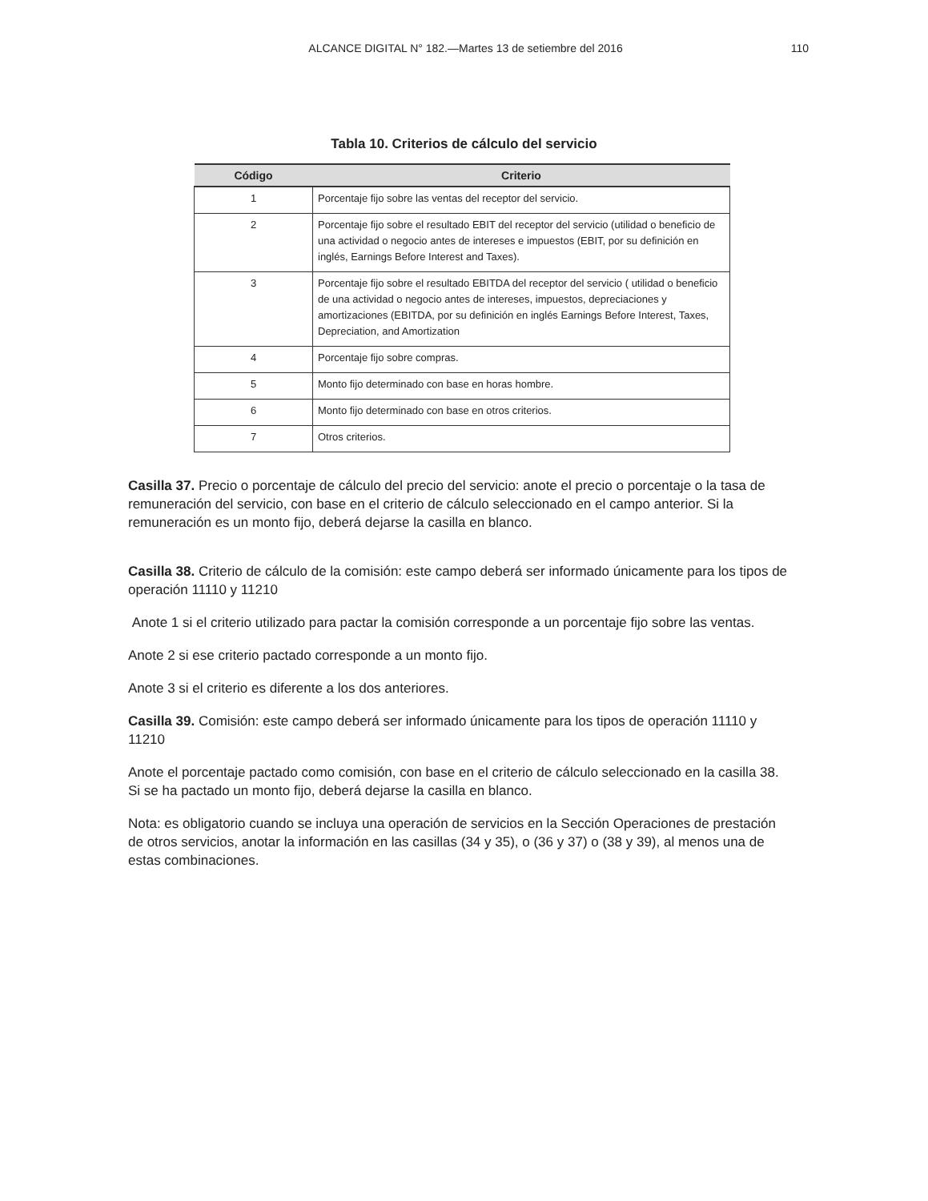ALCANCE DIGITAL N° 182.—Martes 13 de setiembre del 2016 110
Tabla 10. Criterios de cálculo del servicio
| Código | Criterio |
| --- | --- |
| 1 | Porcentaje fijo sobre las ventas del receptor del servicio. |
| 2 | Porcentaje fijo sobre el resultado EBIT del receptor del servicio (utilidad o beneficio de una actividad o negocio antes de intereses e impuestos (EBIT, por su definición en inglés, Earnings Before Interest and Taxes). |
| 3 | Porcentaje fijo sobre el resultado EBITDA del receptor del servicio ( utilidad o beneficio de una actividad o negocio antes de intereses, impuestos, depreciaciones y amortizaciones (EBITDA, por su definición en inglés Earnings Before Interest, Taxes, Depreciation, and Amortization |
| 4 | Porcentaje fijo sobre compras. |
| 5 | Monto fijo determinado con base en horas hombre. |
| 6 | Monto fijo determinado con base en otros criterios. |
| 7 | Otros criterios. |
Casilla 37. Precio o porcentaje de cálculo del precio del servicio: anote el precio o porcentaje o la tasa de remuneración del servicio, con base en el criterio de cálculo seleccionado en el campo anterior. Si la remuneración es un monto fijo, deberá dejarse la casilla en blanco.
Casilla 38. Criterio de cálculo de la comisión: este campo deberá ser informado únicamente para los tipos de operación 11110 y 11210
Anote 1 si el criterio utilizado para pactar la comisión corresponde a un porcentaje fijo sobre las ventas.
Anote 2 si ese criterio pactado corresponde a un monto fijo.
Anote 3 si el criterio es diferente a los dos anteriores.
Casilla 39. Comisión: este campo deberá ser informado únicamente para los tipos de operación 11110 y 11210
Anote el porcentaje pactado como comisión, con base en el criterio de cálculo seleccionado en la casilla 38. Si se ha pactado un monto fijo, deberá dejarse la casilla en blanco.
Nota: es obligatorio cuando se incluya una operación de servicios en la Sección Operaciones de prestación de otros servicios, anotar la información en las casillas (34 y 35), o (36 y 37) o (38 y 39), al menos una de estas combinaciones.